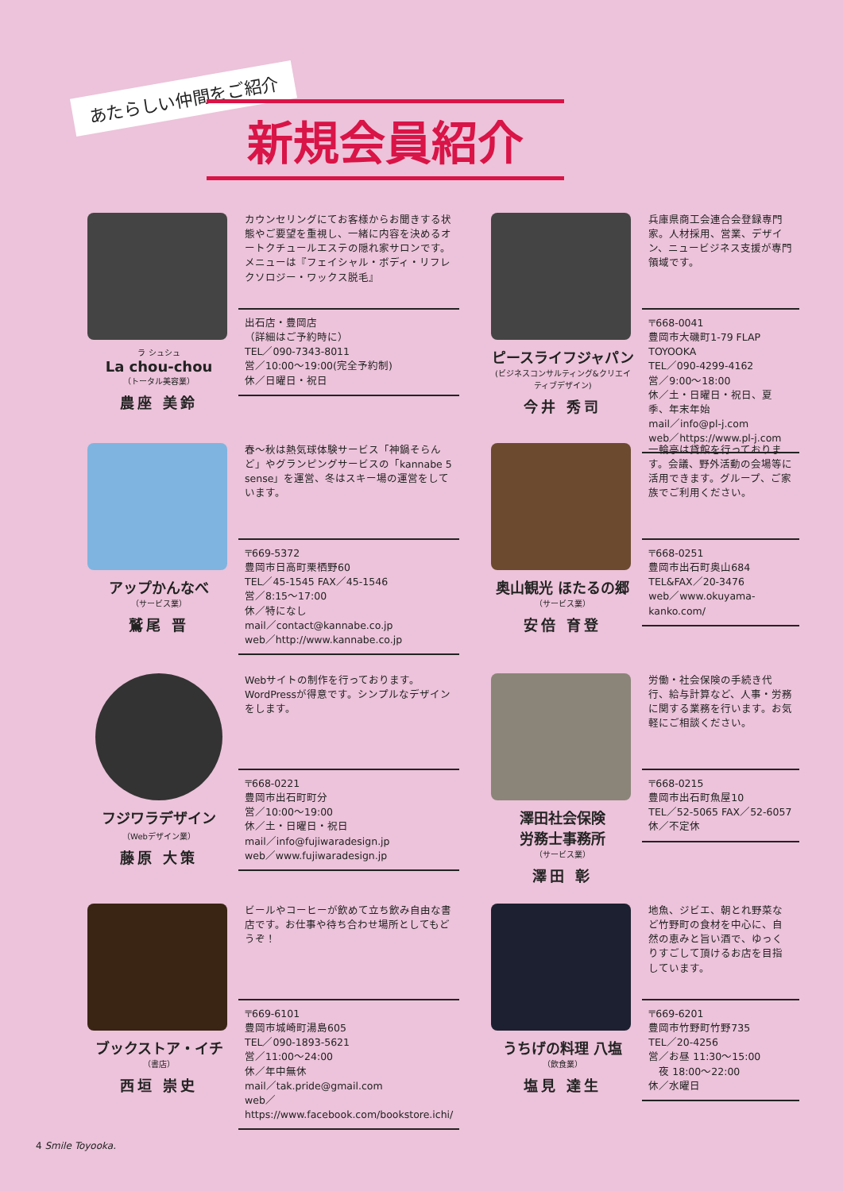あたらしい仲間をご紹介
新規会員紹介
ラ シュシュ
La chou-chou
（トータル美容業）
農座 美鈴
カウンセリングにてお客様からお聞きする状態やご要望を重視し、一緒に内容を決めるオートクチュールエステの隠れ家サロンです。メニューは『フェイシャル・ボディ・リフレクソロジー・ワックス脱毛』
出石店・豊岡店
（詳細はご予約時に）
TEL／090-7343-8011
営／10:00〜19:00(完全予約制)
休／日曜日・祝日
ピースライフジャパン
(ビジネスコンサルティング&クリエイティブデザイン)
今井 秀司
兵庫県商工会連合会登録専門家。人材採用、営業、デザイン、ニュービジネス支援が専門領域です。
〒668-0041
豊岡市大磯町1-79 FLAP TOYOOKA
TEL／090-4299-4162
営／9:00〜18:00
休／土・日曜日・祝日、夏季、年末年始
mail／info@pl-j.com
web／https://www.pl-j.com
アップかんなべ
（サービス業）
鷲尾 晋
春〜秋は熱気球体験サービス「神鍋そらんど」やグランピングサービスの「kannabe 5 sense」を運営、冬はスキー場の運営をしています。
〒669-5372
豊岡市日高町栗栖野60
TEL／45-1545 FAX／45-1546
営／8:15〜17:00
休／特になし
mail／contact@kannabe.co.jp
web／http://www.kannabe.co.jp
奥山観光 ほたるの郷
（サービス業）
安倍 育登
一輪亭は貸館を行っております。会議、野外活動の会場等に活用できます。グループ、ご家族でご利用ください。
〒668-0251
豊岡市出石町奥山684
TEL&FAX／20-3476
web／www.okuyama-kanko.com/
フジワラデザイン
（Webデザイン業）
藤原 大策
Webサイトの制作を行っております。WordPressが得意です。シンプルなデザインをします。
〒668-0221
豊岡市出石町町分
営／10:00〜19:00
休／土・日曜日・祝日
mail／info@fujiwaradesign.jp
web／www.fujiwaradesign.jp
澤田社会保険
労務士事務所
（サービス業）
澤田 彰
労働・社会保険の手続き代行、給与計算など、人事・労務に関する業務を行います。お気軽にご相談ください。
〒668-0215
豊岡市出石町魚屋10
TEL／52-5065 FAX／52-6057
休／不定休
ブックストア・イチ
（書店）
西垣 崇史
ビールやコーヒーが飲めて立ち飲み自由な書店です。お仕事や待ち合わせ場所としてもどうぞ！
〒669-6101
豊岡市城崎町湯島605
TEL／090-1893-5621
営／11:00〜24:00
休／年中無休
mail／tak.pride@gmail.com
web／https://www.facebook.com/bookstore.ichi/
うちげの料理 八塩
（飲食業）
塩見 達生
地魚、ジビエ、朝とれ野菜など竹野町の食材を中心に、自然の恵みと旨い酒で、ゆっくりすごして頂けるお店を目指しています。
〒669-6201
豊岡市竹野町竹野735
TEL／20-4256
営／お昼 11:30〜15:00
　夜 18:00〜22:00
休／水曜日
4 Smile Toyooka.